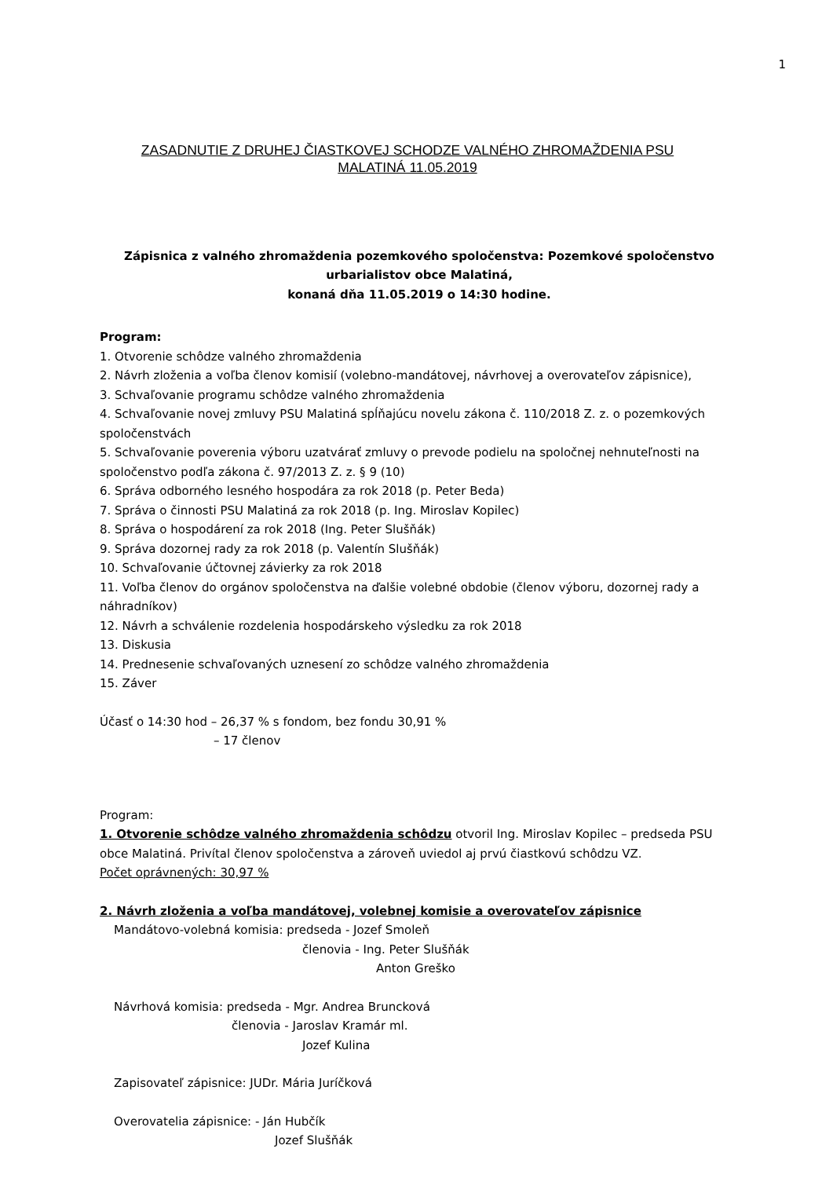1
ZASADNUTIE Z DRUHEJ ČIASTKOVEJ SCHODZE VALNÉHO ZHROMAŽDENIA PSU
MALATINÁ 11.05.2019
Zápisnica z valného zhromaždenia pozemkového spoločenstva: Pozemkové spoločenstvo urbarialistov obce Malatiná,
konaná dňa 11.05.2019 o 14:30 hodine.
Program:
1. Otvorenie schôdze valného zhromaždenia
2. Návrh zloženia a voľba členov komisií (volebno-mandátovej, návrhovej a overovateľov zápisnice),
3. Schvaľovanie programu schôdze valného zhromaždenia
4. Schvaľovanie novej zmluvy PSU Malatiná spĺňajúcu novelu zákona č. 110/2018 Z. z. o pozemkových spoločenstvách
5. Schvaľovanie poverenia výboru uzatvárať zmluvy o prevode podielu na spoločnej nehnuteľnosti na spoločenstvo podľa zákona č. 97/2013 Z. z. § 9 (10)
6. Správa odborného lesného hospodára za rok 2018 (p. Peter Beda)
7. Správa o činnosti PSU Malatiná za rok 2018 (p. Ing. Miroslav Kopilec)
8. Správa o hospodárení za rok 2018 (Ing. Peter Slušňák)
9. Správa dozornej rady za rok 2018 (p. Valentín Slušňák)
10. Schvaľovanie účtovnej závierky za rok 2018
11. Voľba členov do orgánov spoločenstva na ďalšie volebné obdobie (členov výboru, dozornej rady a náhradníkov)
12. Návrh a schválenie rozdelenia hospodárskeho výsledku za rok 2018
13. Diskusia
14. Prednesenie schvaľovaných uznesení zo schôdze valného zhromaždenia
15. Záver
Účasť o 14:30 hod – 26,37 % s fondom, bez fondu 30,91 %
– 17 členov
Program:
1. Otvorenie schôdze valného zhromaždenia schôdzu otvoril Ing. Miroslav Kopilec – predseda PSU obce Malatiná. Privítal členov spoločenstva a zároveň uviedol aj prvú čiastkovú schôdzu VZ.
Počet oprávnených: 30,97 %
2. Návrh zloženia a voľba mandátovej, volebnej komisie a overovateľov zápisnice
Mandátovo-volebná komisia: predseda - Jozef Smoleň
členovia - Ing. Peter Slušňák
Anton Greško
Návrhová komisia: predseda - Mgr. Andrea Bruncková
členovia - Jaroslav Kramár ml.
Jozef Kulina
Zapisovateľ zápisnice: JUDr. Mária Juríčková
Overovatelia zápisnice: - Ján Hubčík
Jozef Slušňák